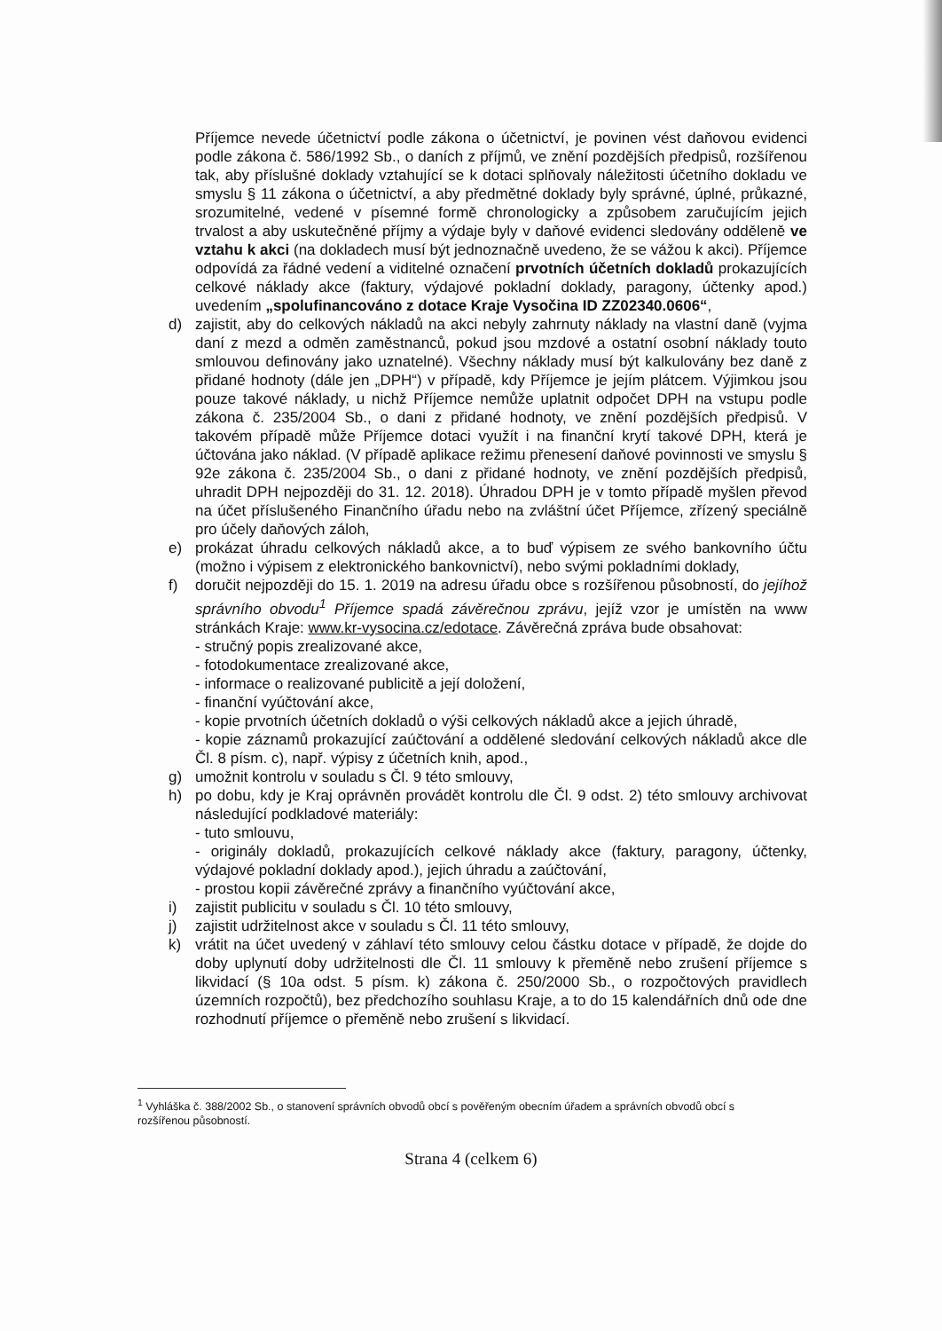Příjemce nevede účetnictví podle zákona o účetnictví, je povinen vést daňovou evidenci podle zákona č. 586/1992 Sb., o daních z příjmů, ve znění pozdějších předpisů, rozšířenou tak, aby příslušné doklady vztahující se k dotaci splňovaly náležitosti účetního dokladu ve smyslu § 11 zákona o účetnictví, a aby předmětné doklady byly správné, úplné, průkazné, srozumitelné, vedené v písemné formě chronologicky a způsobem zaručujícím jejich trvalost a aby uskutečněné příjmy a výdaje byly v daňové evidenci sledovány odděleně ve vztahu k akci (na dokladech musí být jednoznačně uvedeno, že se vážou k akci). Příjemce odpovídá za řádné vedení a viditelné označení prvotních účetních dokladů prokazujících celkové náklady akce (faktury, výdajové pokladní doklady, paragony, účtenky apod.) uvedením „spolufinancováno z dotace Kraje Vysočina ID ZZ02340.0606“,
d) zajistit, aby do celkových nákladů na akci nebyly zahrnuty náklady na vlastní daně (vyjma daní z mezd a odměn zaměstnanců, pokud jsou mzdové a ostatní osobní náklady touto smlouvou definovány jako uznatelné). Všechny náklady musí být kalkulovány bez daně z přidané hodnoty (dále jen „DPH“) v případě, kdy Příjemce je jejím plátcem. Výjimkou jsou pouze takové náklady, u nichž Příjemce nemůže uplatnit odpočet DPH na vstupu podle zákona č. 235/2004 Sb., o dani z přidané hodnoty, ve znění pozdějších předpisů. V takovém případě může Příjemce dotaci využít i na finanční krytí takové DPH, která je účtována jako náklad. (V případě aplikace režimu přenesení daňové povinnosti ve smyslu § 92e zákona č. 235/2004 Sb., o dani z přidané hodnoty, ve znění pozdějších předpisů, uhradit DPH nejpozději do 31. 12. 2018). Úhradou DPH je v tomto případě myšlen převod na účet příslušeného Finančního úřadu nebo na zvláštní účet Příjemce, zřízený speciálně pro účely daňových záloh,
e) prokázat úhradu celkových nákladů akce, a to buď výpisem ze svého bankovního účtu (možno i výpisem z elektronického bankovnictví), nebo svými pokladními doklady,
f) doručit nejpozději do 15. 1. 2019 na adresu úřadu obce s rozšířenou působností, do jejíhož správního obvodu<sup>1</sup> Příjemce spadá závěrečnou zprávu, jejíž vzor je umístěn na www stránkách Kraje: www.kr-vysocina.cz/edotace. Závěrečná zpráva bude obsahovat:
- stručný popis zrealizované akce,
- fotodokumentace zrealizované akce,
- informace o realizované publicitě a její doložení,
- finanční vyúčtování akce,
- kopie prvotních účetních dokladů o výši celkových nákladů akce a jejich úhradě,
- kopie záznamů prokazující zaúčtování a oddělené sledování celkových nákladů akce dle Čl. 8 písm. c), např. výpisy z účetních knih, apod.,
g) umožnit kontrolu v souladu s Čl. 9 této smlouvy,
h) po dobu, kdy je Kraj oprávněn provádět kontrolu dle Čl. 9 odst. 2) této smlouvy archivovat následující podkladové materiály:
- tuto smlouvu,
- originály dokladů, prokazujících celkové náklady akce (faktury, paragony, účtenky, výdajové pokladní doklady apod.), jejich úhradu a zaúčtování,
- prostou kopii závěrečné zprávy a finančního vyúčtování akce,
i) zajistit publicitu v souladu s Čl. 10 této smlouvy,
j) zajistit udržitelnost akce v souladu s Čl. 11 této smlouvy,
k) vrátit na účet uvedený v záhlaví této smlouvy celou částku dotace v případě, že dojde do doby uplynutí doby udržitelnosti dle Čl. 11 smlouvy k přeměně nebo zrušení příjemce s likvidací (§ 10a odst. 5 písm. k) zákona č. 250/2000 Sb., o rozpočtových pravidlech územních rozpočtů), bez předchozího souhlasu Kraje, a to do 15 kalendářních dnů ode dne rozhodnutí příjemce o přeměně nebo zrušení s likvidací.
<sup>1</sup> Vyhláška č. 388/2002 Sb., o stanovení správních obvodů obcí s pověřeným obecním úřadem a správních obvodů obcí s rozšířenou působností.
Strana 4 (celkem 6)